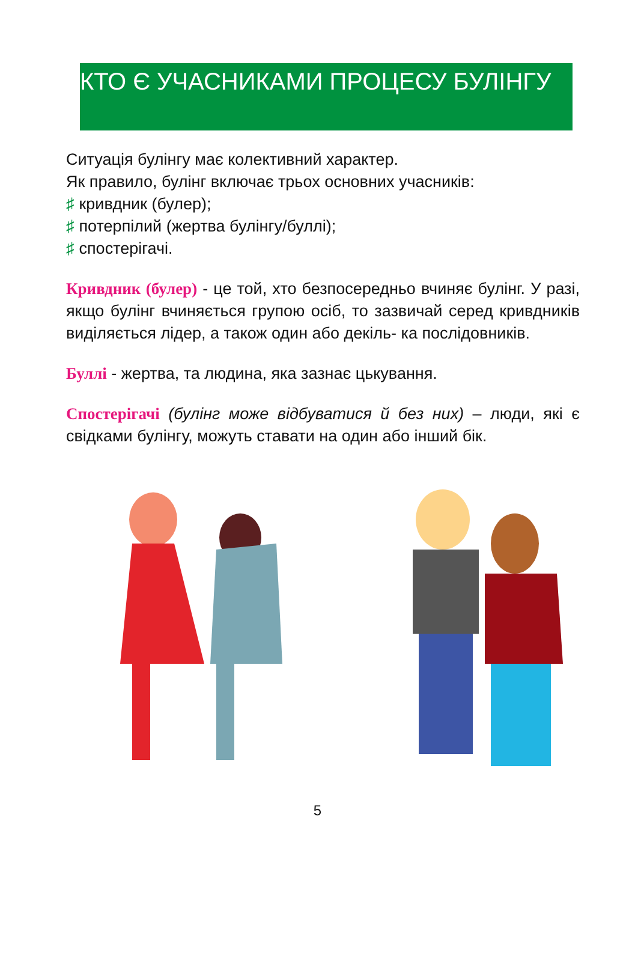КТО Є УЧАСНИКАМИ ПРОЦЕСУ БУЛІНГУ
Ситуація булінгу має колективний характер.
Як правило, булінг включає трьох основних учасників:
♯ кривдник (булер);
♯ потерпілий (жертва булінгу/буллі);
♯ спостерігачі.
Кривдник (булер) - це той, хто безпосередньо вчиняє булінг. У разі, якщо булінг вчиняється групою осіб, то зазвичай серед кривдників виділяється лідер, а також один або декіль- ка послідовників.
Буллі - жертва, та людина, яка зазнає цькування.
Спостерігачі (булінг може відбуватися й без них) – люди, які є свідками булінгу, можуть ставати на один або інший бік.
5